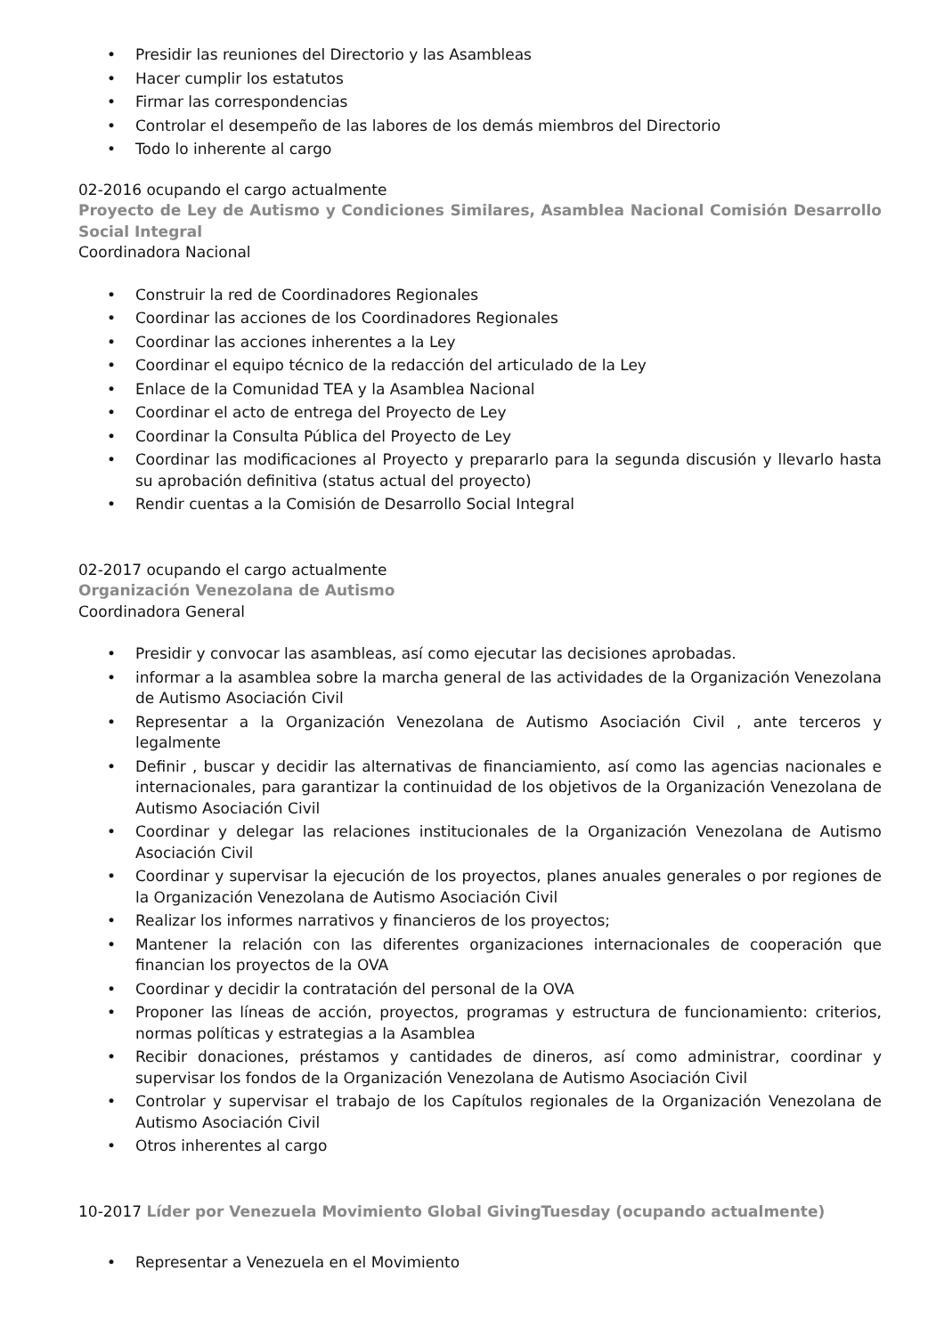Presidir las reuniones del Directorio y las Asambleas
Hacer cumplir los estatutos
Firmar las correspondencias
Controlar el desempeño de las labores de los demás miembros del Directorio
Todo lo inherente al cargo
02-2016 ocupando el cargo actualmente
Proyecto de Ley de Autismo y Condiciones Similares, Asamblea Nacional Comisión Desarrollo Social Integral
Coordinadora Nacional
Construir la red de Coordinadores Regionales
Coordinar las acciones de los Coordinadores Regionales
Coordinar las acciones inherentes a la Ley
Coordinar el equipo técnico de la redacción del articulado de la Ley
Enlace de la Comunidad TEA y la Asamblea Nacional
Coordinar el acto de entrega del Proyecto de Ley
Coordinar la Consulta Pública del Proyecto de Ley
Coordinar las modificaciones al Proyecto y prepararlo para la segunda discusión y llevarlo hasta su aprobación definitiva (status actual del proyecto)
Rendir cuentas a la Comisión de Desarrollo Social Integral
02-2017 ocupando el cargo actualmente
Organización Venezolana de Autismo
Coordinadora General
Presidir y convocar las asambleas, así como ejecutar las decisiones aprobadas.
informar a la asamblea sobre la marcha general de las actividades de la Organización Venezolana de Autismo Asociación Civil
Representar a la Organización Venezolana de Autismo Asociación Civil , ante terceros y legalmente
Definir , buscar y decidir las alternativas de financiamiento, así como las agencias nacionales e internacionales, para garantizar la continuidad de los objetivos de la Organización Venezolana de Autismo Asociación Civil
Coordinar y delegar las relaciones institucionales de la Organización Venezolana de Autismo Asociación Civil
Coordinar y supervisar la ejecución de los proyectos, planes anuales generales o por regiones de la Organización Venezolana de Autismo Asociación Civil
Realizar los informes narrativos y financieros de los proyectos;
Mantener la relación con las diferentes organizaciones internacionales de cooperación que financian los proyectos de la OVA
Coordinar y decidir la contratación del personal de la OVA
Proponer las líneas de acción, proyectos, programas y estructura de funcionamiento: criterios, normas políticas y estrategias a la Asamblea
Recibir donaciones, préstamos y cantidades de dineros, así como administrar, coordinar y supervisar los fondos de la Organización Venezolana de Autismo Asociación Civil
Controlar y supervisar el trabajo de los Capítulos regionales de la Organización Venezolana de Autismo Asociación Civil
Otros inherentes al cargo
10-2017 Líder por Venezuela Movimiento Global GivingTuesday (ocupando actualmente)
Representar a Venezuela en el Movimiento